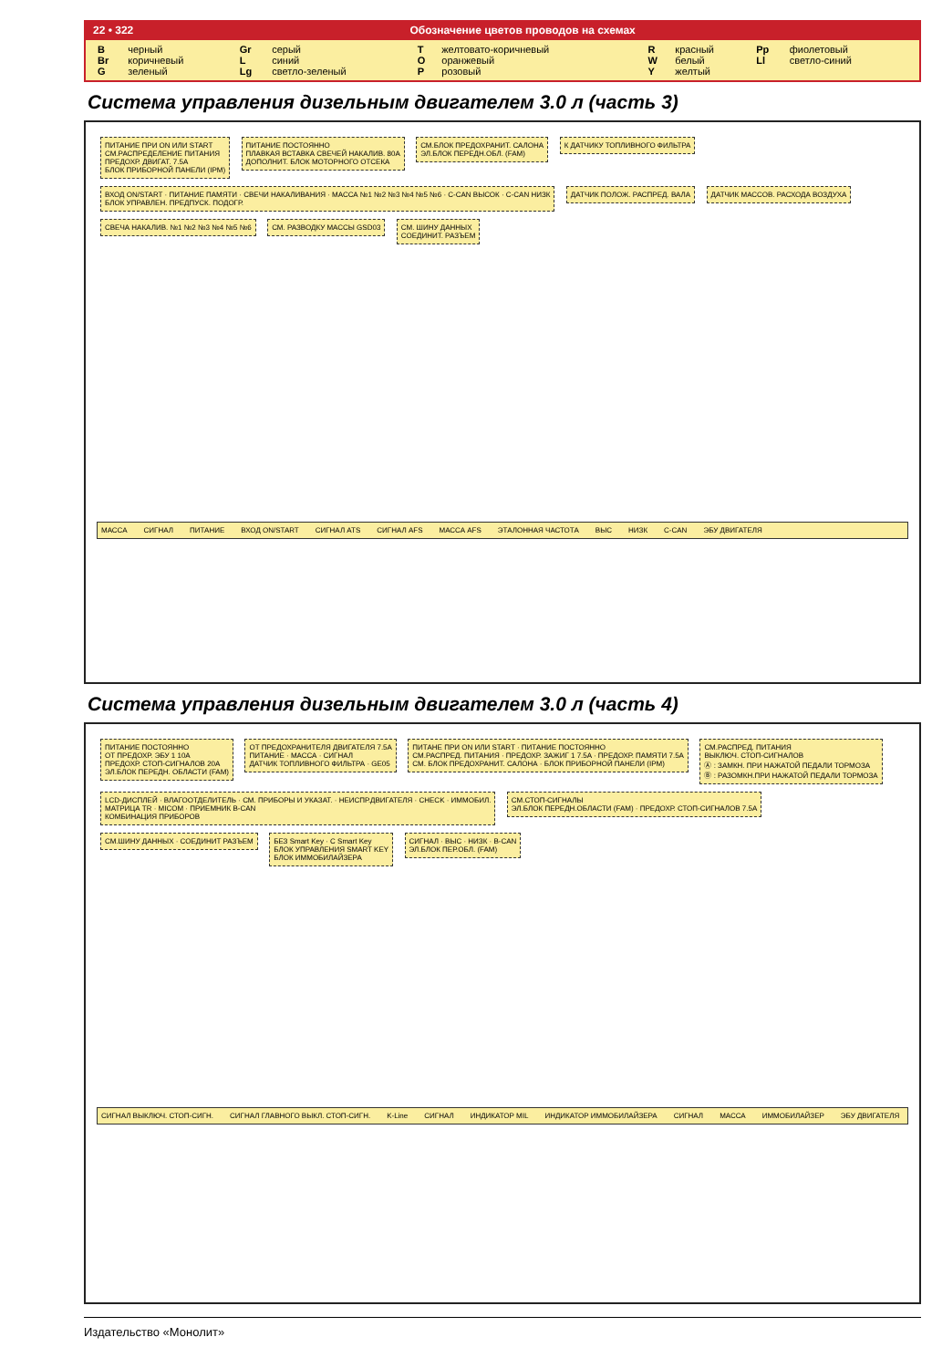22 • 322 Обозначение цветов проводов на схемах
| B | черный | Gr | серый | T | желтовато-коричневый | R | красный | Pp | фиолетовый |
| Br | коричневый | L | синий | O | оранжевый | W | белый | Ll | светло-синий |
| G | зеленый | Lg | светло-зеленый | P | розовый | Y | желтый | | |
Система управления дизельным двигателем 3.0 л (часть 3)
ПИТАНИЕ ПРИ ON ИЛИ START
СМ.РАСПРЕДЕЛЕНИЕ ПИТАНИЯ
ПРЕДОХР. ДВИГАТ. 7.5A
БЛОК ПРИБОРНОЙ ПАНЕЛИ (IPM)
ПИТАНИЕ ПОСТОЯННО
ПЛАВКАЯ ВСТАВКА СВЕЧЕЙ НАКАЛИВ. 80A
ДОПОЛНИТ. БЛОК МОТОРНОГО ОТСЕКА
СМ.БЛОК ПРЕДОХРАНИТ. САЛОНА
ЭЛ.БЛОК ПЕРЕДН.ОБЛ. (FAM)
К ДАТЧИКУ ТОПЛИВНОГО ФИЛЬТРА
ВХОД ON/START · ПИТАНИЕ ПАМЯТИ · СВЕЧИ НАКАЛИВАНИЯ · МАССА №1 №2 №3 №4 №5 №6 · C-CAN ВЫСОК · C-CAN НИЗК
БЛОК УПРАВЛЕН. ПРЕДПУСК. ПОДОГР.
ДАТЧИК ПОЛОЖ. РАСПРЕД. ВАЛА ДАТЧИК МАССОВ. РАСХОДА ВОЗДУХА
СВЕЧА НАКАЛИВ. №1 №2 №3 №4 №5 №6
СМ. РАЗВОДКУ МАССЫ GSD03
СМ. ШИНУ ДАННЫХ
СОЕДИНИТ. РАЗЪЕМ
МАССА СИГНАЛ ПИТАНИЕ ВХОД ON/START СИГНАЛ ATS СИГНАЛ AFS МАССА AFS ЭТАЛОННАЯ ЧАСТОТА ВЫС НИЗК C-CAN ЭБУ ДВИГАТЕЛЯ
Система управления дизельным двигателем 3.0 л (часть 4)
ПИТАНИЕ ПОСТОЯННО
ОТ ПРЕДОХР. ЭБУ 1 10A
ПРЕДОХР. СТОП-СИГНАЛОВ 20A
ЭЛ.БЛОК ПЕРЕДН. ОБЛАСТИ (FAM)
ОТ ПРЕДОХРАНИТЕЛЯ ДВИГАТЕЛЯ 7.5A
ПИТАНИЕ · МАССА · СИГНАЛ
ДАТЧИК ТОПЛИВНОГО ФИЛЬТРА · GE05
ПИТАНЕ ПРИ ON ИЛИ START · ПИТАНИЕ ПОСТОЯННО
СМ.РАСПРЕД. ПИТАНИЯ · ПРЕДОХР. ЗАЖИГ 1 7.5A · ПРЕДОХР. ПАМЯТИ 7.5A
СМ. БЛОК ПРЕДОХРАНИТ. САЛОНА · БЛОК ПРИБОРНОЙ ПАНЕЛИ (IPM)
СМ.РАСПРЕД. ПИТАНИЯ
ВЫКЛЮЧ. СТОП-СИГНАЛОВ
Ⓐ : ЗАМКН. ПРИ НАЖАТОЙ ПЕДАЛИ ТОРМОЗА
Ⓑ : РАЗОМКН.ПРИ НАЖАТОЙ ПЕДАЛИ ТОРМОЗА
LCD-ДИСПЛЕЙ · ВЛАГООТДЕЛИТЕЛЬ · СМ. ПРИБОРЫ И УКАЗАТ. · НЕИСПР.ДВИГАТЕЛЯ · CHECK · ИММОБИЛ.
МАТРИЦА TR · MICOM · ПРИЕМНИК B-CAN
КОМБИНАЦИЯ ПРИБОРОВ
СМ.СТОП-СИГНАЛЫ
ЭЛ.БЛОК ПЕРЕДН.ОБЛАСТИ (FAM) · ПРЕДОХР. СТОП-СИГНАЛОВ 7.5A
СМ.ШИНУ ДАННЫХ · СОЕДИНИТ РАЗЪЕМ
БЕЗ Smart Key · C Smart Key
БЛОК УПРАВЛЕНИЯ SMART KEY
БЛОК ИММОБИЛАЙЗЕРА
СИГНАЛ · ВЫС · НИЗК · B-CAN
ЭЛ.БЛОК ПЕР.ОБЛ. (FAM)
СИГНАЛ ВЫКЛЮЧ. СТОП-СИГН. СИГНАЛ ГЛАВНОГО ВЫКЛ. СТОП-СИГН. K-Line СИГНАЛ ИНДИКАТОР MIL ИНДИКАТОР ИММОБИЛАЙЗЕРА СИГНАЛ МАССА ИММОБИЛАЙЗЕР ЭБУ ДВИГАТЕЛЯ
Издательство «Монолит»